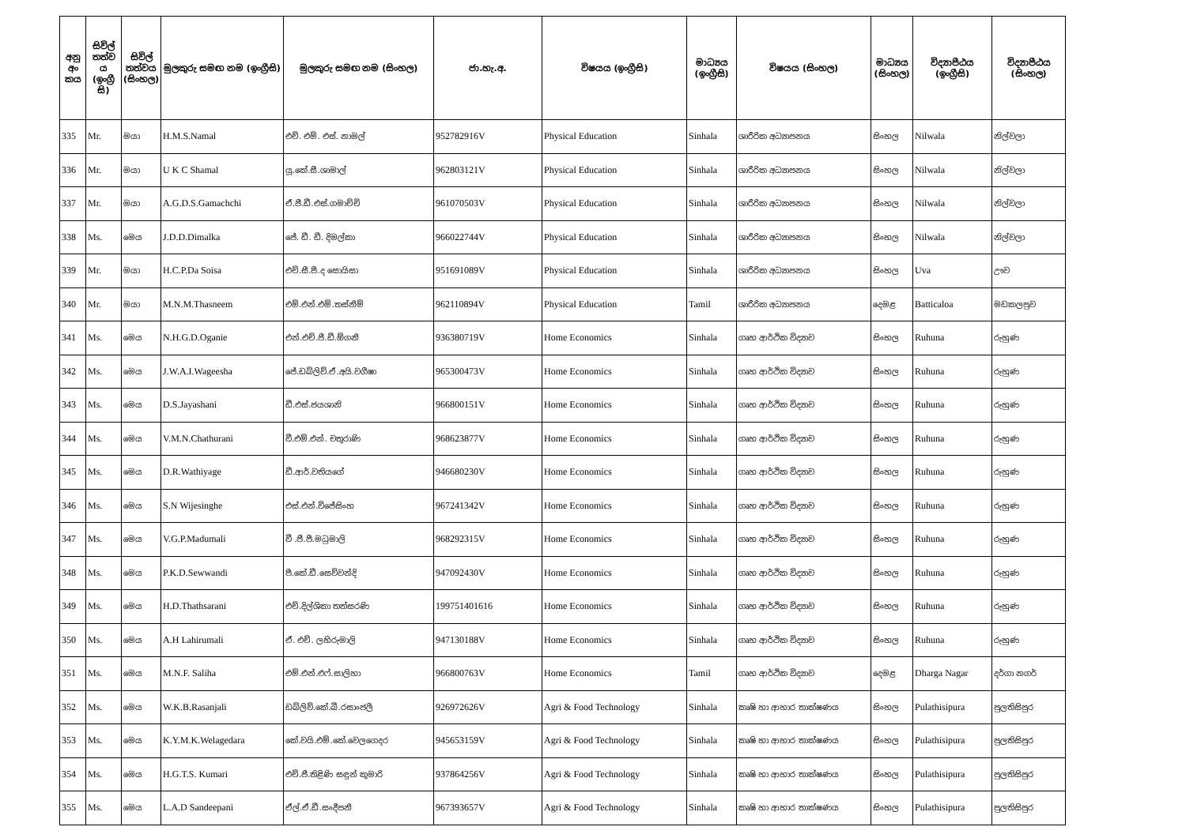| අනු අං කය | සිවිල් තත්ව ය (ඉංග්‍රී සි) | සිවිල් තත්වය (සිංහල) | මුලකුරු සමඟ නම (ඉංග්‍රීසි) | මුලකුරු සමඟ නම (සිංහල) | ජා.හැ.අ. | විෂයය (ඉංග්‍රීසි) | මාධ්‍යය (ඉංග්‍රීසි) | විෂයය (සිංහල) | මාධ්‍යය (සිංහල) | විද්‍යාපීඨය (ඉංග්‍රීසි) | විද්‍යාපීඨය (සිංහල) |
| --- | --- | --- | --- | --- | --- | --- | --- | --- | --- | --- | --- |
| 335 | Mr. | මයා | H.M.S.Namal | එච්. එම්. එස්. නාමල් | 952782916V | Physical Education | Sinhala | ශාරීරික අධ්‍යාපනය | සිංහල | Nilwala | නිල්වලා |
| 336 | Mr. | මයා | U K C Shamal | යූ.කේ.සී.ශාමාල් | 962803121V | Physical Education | Sinhala | ශාරීරික අධ්‍යාපනය | සිංහල | Nilwala | නිල්වලා |
| 337 | Mr. | මයා | A.G.D.S.Gamachchi | ඒ.ජී.ඩී.එස්.ගමාච්චි | 961070503V | Physical Education | Sinhala | ශාරීරික අධ්‍යාපනය | සිංහල | Nilwala | නිල්වලා |
| 338 | Ms. | මෙය | J.D.D.Dimalka | ජේ. ඩී. ඩී. දිමල්කා | 966022744V | Physical Education | Sinhala | ශාරීරික අධ්‍යාපනය | සිංහල | Nilwala | නිල්වලා |
| 339 | Mr. | මයා | H.C.P.Da Soisa | එච්.සී.පී.ද සොයිසා | 951691089V | Physical Education | Sinhala | ශාරීරික අධ්‍යාපනය | සිංහල | Uva | ඌව |
| 340 | Mr. | මයා | M.N.M.Thasneem | එම්.එන්.එම්.තස්නීම් | 962110894V | Physical Education | Tamil | ශාරීරික අධ්‍යාපනය | දෙමළ | Batticaloa | මඩකලපුව |
| 341 | Ms. | මෙය | N.H.G.D.Oganie | එන්.එච්.ජී.ඩී.ඕගනී | 936380719V | Home Economics | Sinhala | ගෘහ ආර්ථික විද්‍යාව | සිංහල | Ruhuna | රුහුණ |
| 342 | Ms. | මෙය | J.W.A.I.Wageesha | ජේ.ඩබ්ලිව්.ඒ.අයි.වගීෂා | 965300473V | Home Economics | Sinhala | ගෘහ ආර්ථික විද්‍යාව | සිංහල | Ruhuna | රුහුණ |
| 343 | Ms. | මෙය | D.S.Jayashani | ඩී.එස්.ජයශානි | 966800151V | Home Economics | Sinhala | ගෘහ ආර්ථික විද්‍යාව | සිංහල | Ruhuna | රුහුණ |
| 344 | Ms. | මෙය | V.M.N.Chathurani | වී.එම්.එන්. චතුරාණි | 968623877V | Home Economics | Sinhala | ගෘහ ආර්ථික විද්‍යාව | සිංහල | Ruhuna | රුහුණ |
| 345 | Ms. | මෙය | D.R.Wathiyage | ඩී.ආර්.වතියගේ | 946680230V | Home Economics | Sinhala | ගෘහ ආර්ථික විද්‍යාව | සිංහල | Ruhuna | රුහුණ |
| 346 | Ms. | මෙය | S.N Wijesinghe | එස්.එන්.විජේසිංහ | 967241342V | Home Economics | Sinhala | ගෘහ ආර්ථික විද්‍යාව | සිංහල | Ruhuna | රුහුණ |
| 347 | Ms. | මෙය | V.G.P.Madumali | වී .ජී.පී.මධුමාලි | 968292315V | Home Economics | Sinhala | ගෘහ ආර්ථික විද්‍යාව | සිංහල | Ruhuna | රුහුණ |
| 348 | Ms. | මෙය | P.K.D.Sewwandi | පී.කේ.ඩී.සෙව්වන්දි | 947092430V | Home Economics | Sinhala | ගෘහ ආර්ථික විද්‍යාව | සිංහල | Ruhuna | රුහුණ |
| 349 | Ms. | මෙය | H.D.Thathsarani | එච්.දිල්ශිකා තත්සරණි | 199751401616 | Home Economics | Sinhala | ගෘහ ආර්ථික විද්‍යාව | සිංහල | Ruhuna | රුහුණ |
| 350 | Ms. | මෙය | A.H Lahirumali | ඒ. එච්. ලහිරුමාලි | 947130188V | Home Economics | Sinhala | ගෘහ ආර්ථික විද්‍යාව | සිංහල | Ruhuna | රුහුණ |
| 351 | Ms. | මෙය | M.N.F. Saliha | එම්.එන්.එෆ්.සාලිහා | 966800763V | Home Economics | Tamil | ගෘහ ආර්ථික විද්‍යාව | දෙමළ | Dharga Nagar | දර්ගා නගර් |
| 352 | Ms. | මෙය | W.K.B.Rasanjali | ඩබ්ලිව්.කේ.බී.රසාංජලී | 926972626V | Agri & Food Technology | Sinhala | කෘෂි හා ආහාර තාක්ෂණය | සිංහල | Pulathisipura | පුලතිසිපුර |
| 353 | Ms. | මෙය | K.Y.M.K.Welagedara | කේ.වයි.එම්.කේ.වෙලගෙදර | 945653159V | Agri & Food Technology | Sinhala | කෘෂි හා ආහාර තාක්ෂණය | සිංහල | Pulathisipura | පුලතිසිපුර |
| 354 | Ms. | මෙය | H.G.T.S. Kumari | එච්.ජී.තිළිණි සඳුන් කුමාරි | 937864256V | Agri & Food Technology | Sinhala | කෘෂි හා ආහාර තාක්ෂණය | සිංහල | Pulathisipura | පුලතිසිපුර |
| 355 | Ms. | මෙය | L.A.D Sandeepani | ඒල්.ඒ.ඩී.සංදීපනී | 967393657V | Agri & Food Technology | Sinhala | කෘෂි හා ආහාර තාක්ෂණය | සිංහල | Pulathisipura | පුලතිසිපුර |